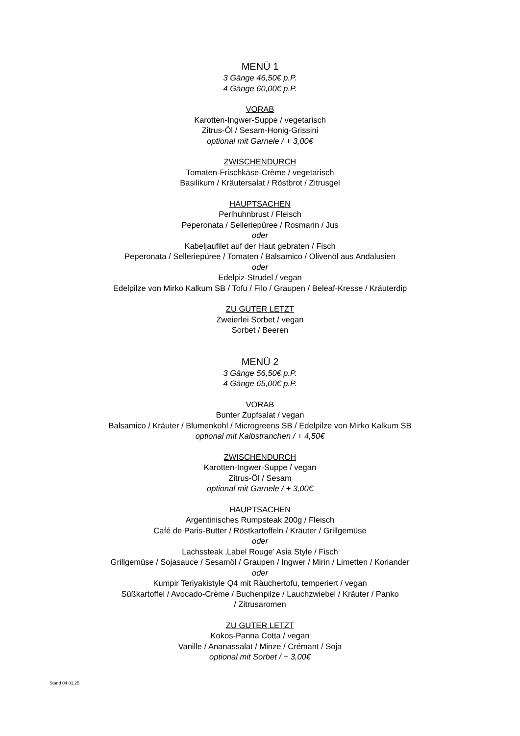MENÜ 1
3 Gänge 46,50€ p.P.
4 Gänge 60,00€ p.P.
VORAB
Karotten-Ingwer-Suppe / vegetarisch
Zitrus-Öl / Sesam-Honig-Grissini
optional mit Garnele / + 3,00€
ZWISCHENDURCH
Tomaten-Frischkäse-Crème / vegetarisch
Basilikum / Kräutersalat / Röstbrot / Zitrusgel
HAUPTSACHEN
Perlhuhnbrust / Fleisch
Peperonata / Selleriepüree / Rosmarin / Jus
oder
Kabeljaufilet auf der Haut gebraten / Fisch
Peperonata / Selleriepüree / Tomaten / Balsamico / Olivenöl aus Andalusien
oder
Edelpiz-Strudel / vegan
Edelpilze von Mirko Kalkum SB / Tofu / Filo / Graupen / Beleaf-Kresse / Kräuterdip
ZU GUTER LETZT
Zweierlei Sorbet / vegan
Sorbet / Beeren
MENÜ 2
3 Gänge 56,50€ p.P.
4 Gänge 65,00€ p.P.
VORAB
Bunter Zupfsalat / vegan
Balsamico / Kräuter / Blumenkohl / Microgreens SB / Edelpilze von Mirko Kalkum SB
optional mit Kalbstranchen / + 4,50€
ZWISCHENDURCH
Karotten-Ingwer-Suppe / vegan
Zitrus-Öl / Sesam
optional mit Garnele / + 3,00€
HAUPTSACHEN
Argentinisches Rumpsteak 200g / Fleisch
Café de Paris-Butter / Röstkartoffeln / Kräuter / Grillgemüse
oder
Lachssteak ‚Label Rouge’ Asia Style / Fisch
Grillgemüse / Sojasauce / Sesamöl / Graupen / Ingwer / Mirin / Limetten / Koriander
oder
Kumpir Teriyakistyle Q4 mit Räuchertofu, temperiert / vegan
Süßkartoffel / Avocado-Crème / Buchenpilze / Lauchzwiebel / Kräuter / Panko
/ Zitrusaromen
ZU GUTER LETZT
Kokos-Panna Cotta / vegan
Vanille / Ananassalat / Minze / Crémant / Soja
optional mit Sorbet / + 3,00€
Stand 04.01.25